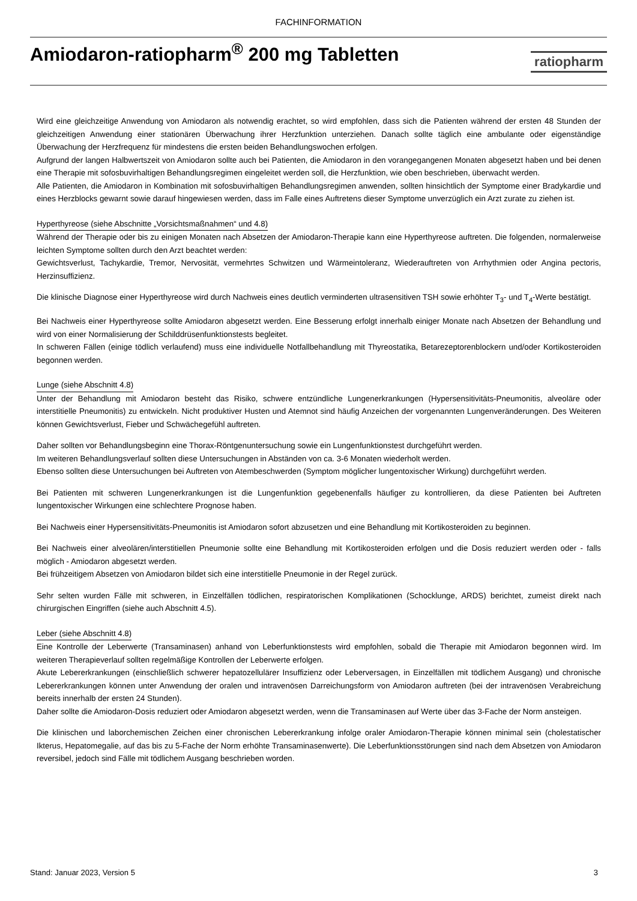FACHINFORMATION
Amiodaron-ratiopharm<sup>®</sup> 200 mg Tabletten
ratiopharm
Wird eine gleichzeitige Anwendung von Amiodaron als notwendig erachtet, so wird empfohlen, dass sich die Patienten während der ersten 48 Stunden der gleichzeitigen Anwendung einer stationären Überwachung ihrer Herzfunktion unterziehen. Danach sollte täglich eine ambulante oder eigenständige Überwachung der Herzfrequenz für mindestens die ersten beiden Behandlungswochen erfolgen.
Aufgrund der langen Halbwertszeit von Amiodaron sollte auch bei Patienten, die Amiodaron in den vorangegangenen Monaten abgesetzt haben und bei denen eine Therapie mit sofosbuvirhaltigen Behandlungsregimen eingeleitet werden soll, die Herzfunktion, wie oben beschrieben, überwacht werden.
Alle Patienten, die Amiodaron in Kombination mit sofosbuvirhaltigen Behandlungsregimen anwenden, sollten hinsichtlich der Symptome einer Bradykardie und eines Herzblocks gewarnt sowie darauf hingewiesen werden, dass im Falle eines Auftretens dieser Symptome unverzüglich ein Arzt zurate zu ziehen ist.
Hyperthyreose (siehe Abschnitte „Vorsichtsmaßnahmen“ und 4.8)
Während der Therapie oder bis zu einigen Monaten nach Absetzen der Amiodaron-Therapie kann eine Hyperthyreose auftreten. Die folgenden, normalerweise leichten Symptome sollten durch den Arzt beachtet werden:
Gewichtsverlust, Tachykardie, Tremor, Nervosität, vermehrtes Schwitzen und Wärmeintoleranz, Wiederauftreten von Arrhythmien oder Angina pectoris, Herzinsuffizienz.
Die klinische Diagnose einer Hyperthyreose wird durch Nachweis eines deutlich verminderten ultrasensitiven TSH sowie erhöhter T<sub>3</sub>- und T<sub>4</sub>-Werte bestätigt.
Bei Nachweis einer Hyperthyreose sollte Amiodaron abgesetzt werden. Eine Besserung erfolgt innerhalb einiger Monate nach Absetzen der Behandlung und wird von einer Normalisierung der Schilddrüsenfunktionstests begleitet.
In schweren Fällen (einige tödlich verlaufend) muss eine individuelle Notfallbehandlung mit Thyreostatika, Betarezeptorenblockern und/oder Kortikosteroiden begonnen werden.
Lunge (siehe Abschnitt 4.8)
Unter der Behandlung mit Amiodaron besteht das Risiko, schwere entzündliche Lungenerkrankungen (Hypersensitivitäts-Pneumonitis, alveoläre oder interstitielle Pneumonitis) zu entwickeln. Nicht produktiver Husten und Atemnot sind häufig Anzeichen der vorgenannten Lungenveränderungen. Des Weiteren können Gewichtsverlust, Fieber und Schwächegefühl auftreten.
Daher sollten vor Behandlungsbeginn eine Thorax-Röntgenuntersuchung sowie ein Lungenfunktionstest durchgeführt werden.
Im weiteren Behandlungsverlauf sollten diese Untersuchungen in Abständen von ca. 3-6 Monaten wiederholt werden.
Ebenso sollten diese Untersuchungen bei Auftreten von Atembeschwerden (Symptom möglicher lungentoxischer Wirkung) durchgeführt werden.
Bei Patienten mit schweren Lungenerkrankungen ist die Lungenfunktion gegebenenfalls häufiger zu kontrollieren, da diese Patienten bei Auftreten lungentoxischer Wirkungen eine schlechtere Prognose haben.
Bei Nachweis einer Hypersensitivitäts-Pneumonitis ist Amiodaron sofort abzusetzen und eine Behandlung mit Kortikosteroiden zu beginnen.
Bei Nachweis einer alveolären/interstitiellen Pneumonie sollte eine Behandlung mit Kortikosteroiden erfolgen und die Dosis reduziert werden oder - falls möglich - Amiodaron abgesetzt werden.
Bei frühzeitigem Absetzen von Amiodaron bildet sich eine interstitielle Pneumonie in der Regel zurück.
Sehr selten wurden Fälle mit schweren, in Einzelfällen tödlichen, respiratorischen Komplikationen (Schocklunge, ARDS) berichtet, zumeist direkt nach chirurgischen Eingriffen (siehe auch Abschnitt 4.5).
Leber (siehe Abschnitt 4.8)
Eine Kontrolle der Leberwerte (Transaminasen) anhand von Leberfunktionstests wird empfohlen, sobald die Therapie mit Amiodaron begonnen wird. Im weiteren Therapieverlauf sollten regelmäßige Kontrollen der Leberwerte erfolgen.
Akute Lebererkrankungen (einschließlich schwerer hepatozellulärer Insuffizienz oder Leberversagen, in Einzelfällen mit tödlichem Ausgang) und chronische Lebererkrankungen können unter Anwendung der oralen und intravenösen Darreichungsform von Amiodaron auftreten (bei der intravenösen Verabreichung bereits innerhalb der ersten 24 Stunden).
Daher sollte die Amiodaron-Dosis reduziert oder Amiodaron abgesetzt werden, wenn die Transaminasen auf Werte über das 3-Fache der Norm ansteigen.
Die klinischen und laborchemischen Zeichen einer chronischen Lebererkrankung infolge oraler Amiodaron-Therapie können minimal sein (cholestatischer Ikterus, Hepatomegalie, auf das bis zu 5-Fache der Norm erhöhte Transaminasenwerte). Die Leberfunktionsstörungen sind nach dem Absetzen von Amiodaron reversibel, jedoch sind Fälle mit tödlichem Ausgang beschrieben worden.
Stand: Januar 2023, Version 5 3